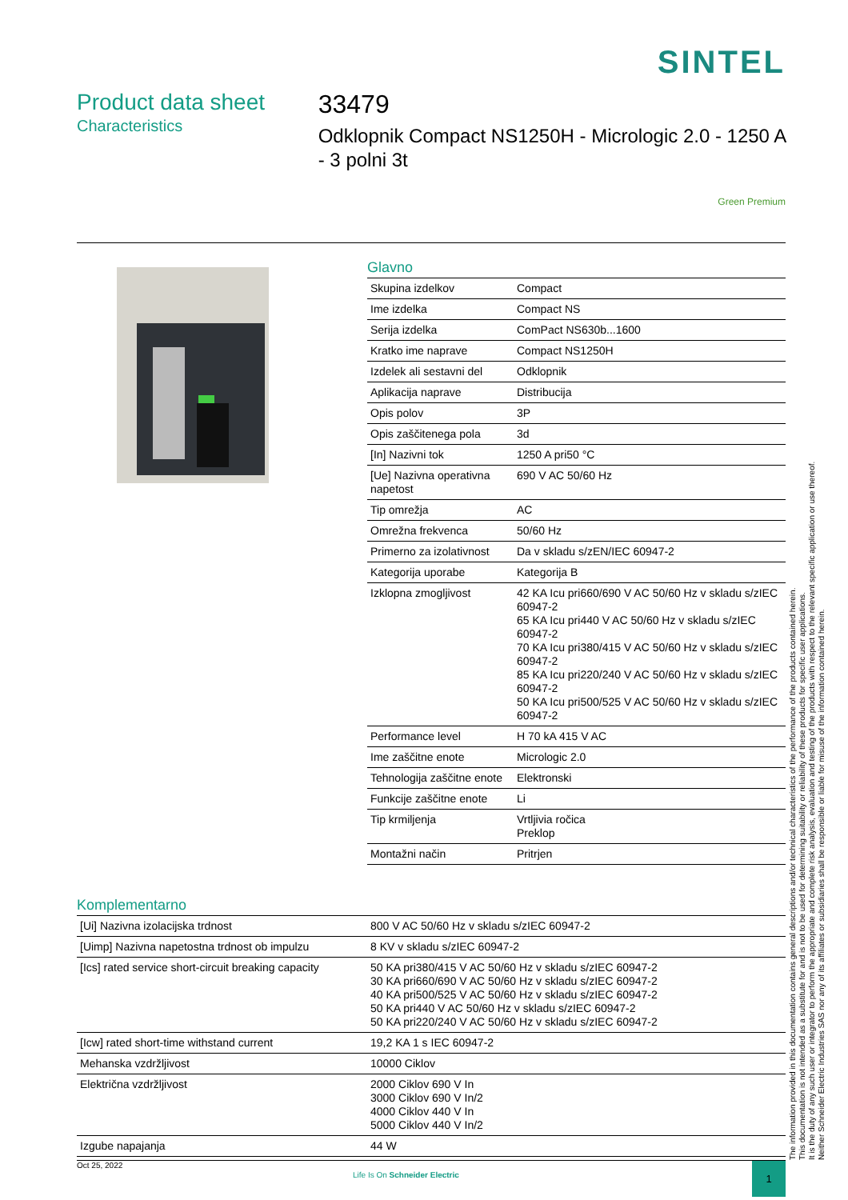SINTEL
Product data sheet
Characteristics
33479
Odklopnik Compact NS1250H - Micrologic 2.0 - 1250 A - 3 polni 3t
Green Premium
Glavno
| Skupina izdelkov | Compact |
| Ime izdelka | Compact NS |
| Serija izdelka | ComPact NS630b...1600 |
| Kratko ime naprave | Compact NS1250H |
| Izdelek ali sestavni del | Odklopnik |
| Aplikacija naprave | Distribucija |
| Opis polov | 3P |
| Opis zaščitenega pola | 3d |
| [In] Nazivni tok | 1250 A pri50 °C |
| [Ue] Nazivna operativna napetost | 690 V AC 50/60 Hz |
| Tip omrežja | AC |
| Omrežna frekvenca | 50/60 Hz |
| Primerno za izolativnost | Da v skladu s/zEN/IEC 60947-2 |
| Kategorija uporabe | Kategorija B |
| Izklopna zmogljivost | 42 KA Icu pri660/690 V AC 50/60 Hz v skladu s/zIEC 60947-2 65 KA Icu pri440 V AC 50/60 Hz v skladu s/zIEC 60947-2 70 KA Icu pri380/415 V AC 50/60 Hz v skladu s/zIEC 60947-2 85 KA Icu pri220/240 V AC 50/60 Hz v skladu s/zIEC 60947-2 50 KA Icu pri500/525 V AC 50/60 Hz v skladu s/zIEC 60947-2 |
| Performance level | H 70 kA 415 V AC |
| Ime zaščitne enote | Micrologic 2.0 |
| Tehnologija zaščitne enote | Elektronski |
| Funkcije zaščitne enote | Li |
| Tip krmiljenja | Vrtljivia ročica Preklop |
| Montažni način | Pritrjen |
Komplementarno
| [Ui] Nazivna izolacijska trdnost | 800 V AC 50/60 Hz v skladu s/zIEC 60947-2 |
| [Uimp] Nazivna napetostna trdnost ob impulzu | 8 KV v skladu s/zIEC 60947-2 |
| [Ics] rated service short-circuit breaking capacity | 50 KA pri380/415 V AC 50/60 Hz v skladu s/zIEC 60947-2 30 KA pri660/690 V AC 50/60 Hz v skladu s/zIEC 60947-2 40 KA pri500/525 V AC 50/60 Hz v skladu s/zIEC 60947-2 50 KA pri440 V AC 50/60 Hz v skladu s/zIEC 60947-2 50 KA pri220/240 V AC 50/60 Hz v skladu s/zIEC 60947-2 |
| [Icw] rated short-time withstand current | 19,2 KA 1 s IEC 60947-2 |
| Mehanska vzdržljivost | 10000 Ciklov |
| Električna vzdržljivost | 2000 Ciklov 690 V In 3000 Ciklov 690 V In/2 4000 Ciklov 440 V In 5000 Ciklov 440 V In/2 |
| Izgube napajanja | 44 W |
The information provided in this documentation contains general descriptions and/or technical characteristics of the performance of the products contained herein.
This documentation is not intended as a substitute for and is not to be used for determining suitability or reliability of these products for specific user applications.
It is the duty of any such user or integrator to perform the appropriate and complete risk analysis, evaluation and testing of the products with respect to the relevant specific application or use thereof.
Neither Schneider Electric Industries SAS nor any of its affiliates or subsidiaries shall be responsible or liable for misuse of the information contained herein.
Oct 25, 2022
Life Is On Schneider Electric
1